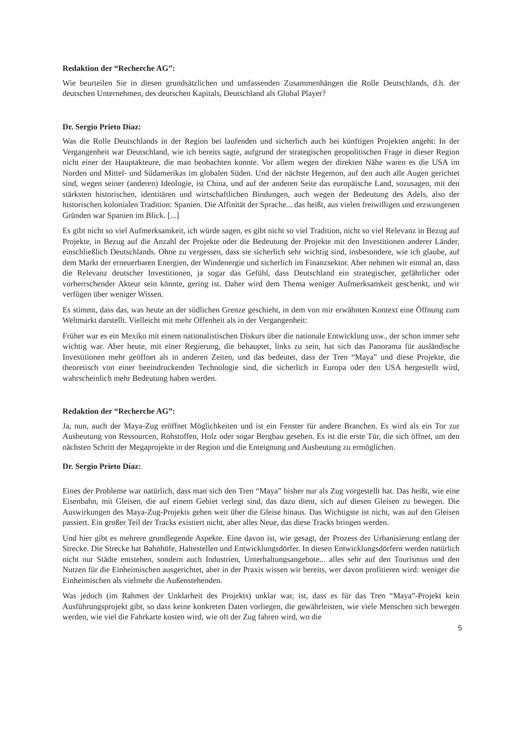Redaktion der “Recherche AG”:
Wie beurteilen Sie in diesen grundsätzlichen und umfassenden Zusammenhängen die Rolle Deutschlands, d.h. der deutschen Unternehmen, des deutschen Kapitals, Deutschland als Global Player?
Dr. Sergio Prieto Díaz:
Was die Rolle Deutschlands in der Region bei laufenden und sicherlich auch bei künftigen Projekten angeht: In der Vergangenheit war Deutschland, wie ich bereits sagte, aufgrund der strategischen geopolitischen Frage in dieser Region nicht einer der Hauptakteure, die man beobachten konnte. Vor allem wegen der direkten Nähe waren es die USA im Norden und Mittel- und Südamerikas im globalen Süden. Und der nächste Hegemon, auf den auch alle Augen gerichtet sind, wegen seiner (anderen) Ideologie, ist China, und auf der anderen Seite das europäische Land, sozusagen, mit den stärksten historischen, identitären und wirtschaftlichen Bindungen, auch wegen der Bedeutung des Adels, also der historischen kolonialen Tradition: Spanien. Die Affinität der Sprache... das heißt, aus vielen freiwilligen und erzwungenen Gründen war Spanien im Blick. [...]
Es gibt nicht so viel Aufmerksamkeit, ich würde sagen, es gibt nicht so viel Tradition, nicht so viel Relevanz in Bezug auf Projekte, in Bezug auf die Anzahl der Projekte oder die Bedeutung der Projekte mit den Investitionen anderer Länder, einschließlich Deutschlands. Ohne zu vergessen, dass sie sicherlich sehr wichtig sind, insbesondere, wie ich glaube, auf dem Markt der erneuerbaren Energien, der Windenergie und sicherlich im Finanzsektor. Aber nehmen wir einmal an, dass die Relevanz deutscher Investitionen, ja sogar das Gefühl, dass Deutschland ein strategischer, gefährlicher oder vorherrschender Akteur sein könnte, gering ist. Daher wird dem Thema weniger Aufmerksamkeit geschenkt, und wir verfügen über weniger Wissen.
Es stimmt, dass das, was heute an der südlichen Grenze geschieht, in dem von mir erwähnten Kontext eine Öffnung zum Weltmarkt darstellt. Vielleicht mit mehr Offenheit als in der Vergangenheit:
Früher war es ein Mexiko mit einem nationalistischen Diskurs über die nationale Entwicklung usw., der schon immer sehr wichtig war. Aber heute, mit einer Regierung, die behauptet, links zu sein, hat sich das Panorama für ausländische Investitionen mehr geöffnet als in anderen Zeiten, und das bedeutet, dass der Tren “Maya” und diese Projekte, die theoretisch von einer beeindruckenden Technologie sind, die sicherlich in Europa oder den USA hergestellt wird, wahrscheinlich mehr Bedeutung haben werden.
Redaktion der “Recherche AG”:
Ja, nun, auch der Maya-Zug eröffnet Möglichkeiten und ist ein Fenster für andere Branchen. Es wird als ein Tor zur Ausbeutung von Ressourcen, Rohstoffen, Holz oder sogar Bergbau gesehen. Es ist die erste Tür, die sich öffnet, um den nächsten Schritt der Megaprojekte in der Region und die Enteignung und Ausbeutung zu ermöglichen.
Dr. Sergio Prieto Díaz:
Eines der Probleme war natürlich, dass man sich den Tren “Maya” bisher nur als Zug vorgestellt hat. Das heißt, wie eine Eisenbahn, mit Gleisen, die auf einem Gebiet verlegt sind, das dazu dient, sich auf diesen Gleisen zu bewegen. Die Auswirkungen des Maya-Zug-Projekts gehen weit über die Gleise hinaus. Das Wichtigste ist nicht, was auf den Gleisen passiert. Ein großer Teil der Tracks existiert nicht, aber alles Neue, das diese Tracks bringen werden.
Und hier gibt es mehrere grundlegende Aspekte. Eine davon ist, wie gesagt, der Prozess der Urbanisierung entlang der Strecke. Die Strecke hat Bahnhöfe, Haltestellen und Entwicklungsdörfer. In diesen Entwicklungsdörfern werden natürlich nicht nur Städte entstehen, sondern auch Industrien, Unterhaltungsangebote... alles sehr auf den Tourismus und den Nutzen für die Einheimischen ausgerichtet, aber in der Praxis wissen wir bereits, wer davon profitieren wird: weniger die Einheimischen als vielmehr die Außenstehenden.
Was jedoch (im Rahmen der Unklarheit des Projekts) unklar war, ist, dass es für das Tren “Maya”-Projekt kein Ausführungsprojekt gibt, so dass keine konkreten Daten vorliegen, die gewährleisten, wie viele Menschen sich bewegen werden, wie viel die Fahrkarte kosten wird, wie oft der Zug fahren wird, wo die
5